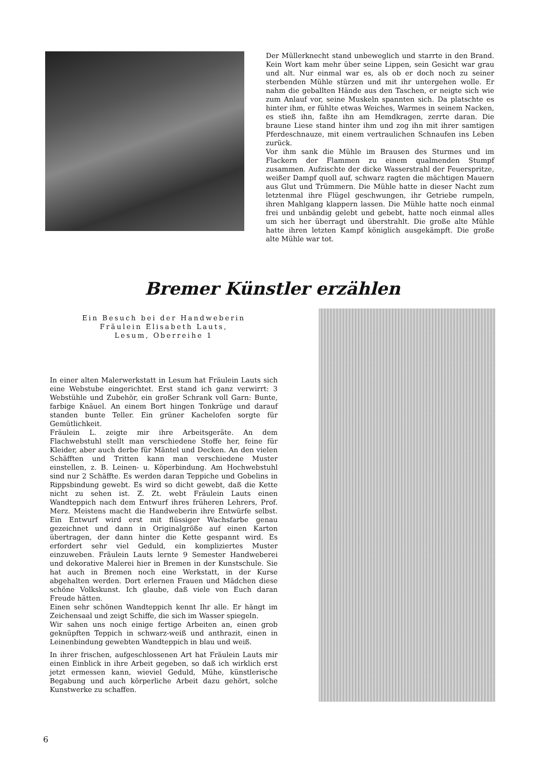Der Müllerknecht stand unbeweglich und starrte in den Brand. Kein Wort kam mehr über seine Lippen, sein Gesicht war grau und alt. Nur einmal war es, als ob er doch noch zu seiner sterbenden Mühle stürzen und mit ihr untergehen wolle. Er nahm die geballten Hände aus den Taschen, er neigte sich wie zum Anlauf vor, seine Muskeln spannten sich. Da platschte es hinter ihm, er fühlte etwas Weiches, Warmes in seinem Nacken, es stieß ihn, faßte ihn am Hemdkragen, zerrte daran. Die braune Liese stand hinter ihm und zog ihn mit ihrer samtigen Pferdeschnauze, mit einem vertraulichen Schnaufen ins Leben zurück.
Vor ihm sank die Mühle im Brausen des Sturmes und im Flackern der Flammen zu einem qualmenden Stumpf zusammen. Aufzischte der dicke Wasserstrahl der Feuerspritze, weißer Dampf quoll auf, schwarz ragten die mächtigen Mauern aus Glut und Trümmern. Die Mühle hatte in dieser Nacht zum letztenmal ihre Flügel geschwungen, ihr Getriebe rumpeln, ihren Mahlgang klappern lassen. Die Mühle hatte noch einmal frei und unbändig gelebt und gebebt, hatte noch einmal alles um sich her überragt und überstrahlt. Die große alte Mühle hatte ihren letzten Kampf königlich ausgekämpft. Die große alte Mühle war tot.
Bremer Künstler erzählen
Ein Besuch bei der Handweberin
Fräulein Elisabeth Lauts,
Lesum, Oberreihe 1
In einer alten Malerwerkstatt in Lesum hat Fräulein Lauts sich eine Webstube eingerichtet. Erst stand ich ganz verwirrt: 3 Webstühle und Zubehör, ein großer Schrank voll Garn: Bunte, farbige Knäuel. An einem Bort hingen Tonkrüge und darauf standen bunte Teller. Ein grüner Kachelofen sorgte für Gemütlichkeit.
Fräulein L. zeigte mir ihre Arbeitsgeräte. An dem Flachwebstuhl stellt man verschiedene Stoffe her, feine für Kleider, aber auch derbe für Mäntel und Decken. An den vielen Schäfften und Tritten kann man verschiedene Muster einstellen, z. B. Leinen- u. Köperbindung. Am Hochwebstuhl sind nur 2 Schäffte. Es werden daran Teppiche und Gobelins in Rippsbindung gewebt. Es wird so dicht gewebt, daß die Kette nicht zu sehen ist. Z. Zt. webt Fräulein Lauts einen Wandteppich nach dem Entwurf ihres früheren Lehrers, Prof. Merz. Meistens macht die Handweberin ihre Entwürfe selbst. Ein Entwurf wird erst mit flüssiger Wachsfarbe genau gezeichnet und dann in Originalgröße auf einen Karton übertragen, der dann hinter die Kette gespannt wird. Es erfordert sehr viel Geduld, ein kompliziertes Muster einzuweben. Fräulein Lauts lernte 9 Semester Handweberei und dekorative Malerei hier in Bremen in der Kunstschule. Sie hat auch in Bremen noch eine Werkstatt, in der Kurse abgehalten werden. Dort erlernen Frauen und Mädchen diese schöne Volkskunst. Ich glaube, daß viele von Euch daran Freude hätten.
Einen sehr schönen Wandteppich kennt Ihr alle. Er hängt im Zeichensaal und zeigt Schiffe, die sich im Wasser spiegeln.
Wir sahen uns noch einige fertige Arbeiten an, einen grob geknüpften Teppich in schwarz-weiß und anthrazit, einen in Leinenbindung gewebten Wandteppich in blau und weiß.
In ihrer frischen, aufgeschlossenen Art hat Fräulein Lauts mir einen Einblick in ihre Arbeit gegeben, so daß ich wirklich erst jetzt ermessen kann, wieviel Geduld, Mühe, künstlerische Begabung und auch körperliche Arbeit dazu gehört, solche Kunstwerke zu schaffen.
6